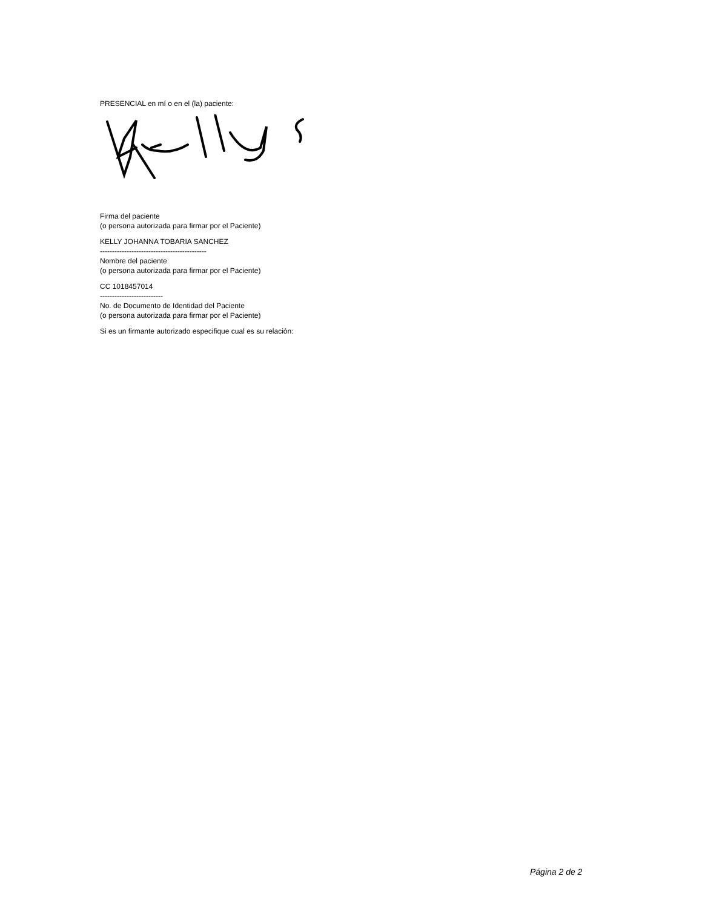PRESENCIAL en mí o en el (la) paciente:
Firma del paciente
(o persona autorizada para firmar por el Paciente)
KELLY JOHANNA TOBARIA SANCHEZ
--------------------------------------------
Nombre del paciente
(o persona autorizada para firmar por el Paciente)
CC 1018457014
--------------------------
No. de Documento de Identidad del Paciente
(o persona autorizada para firmar por el Paciente)
Si es un firmante autorizado especifique cual es su relación:
Página 2 de 2